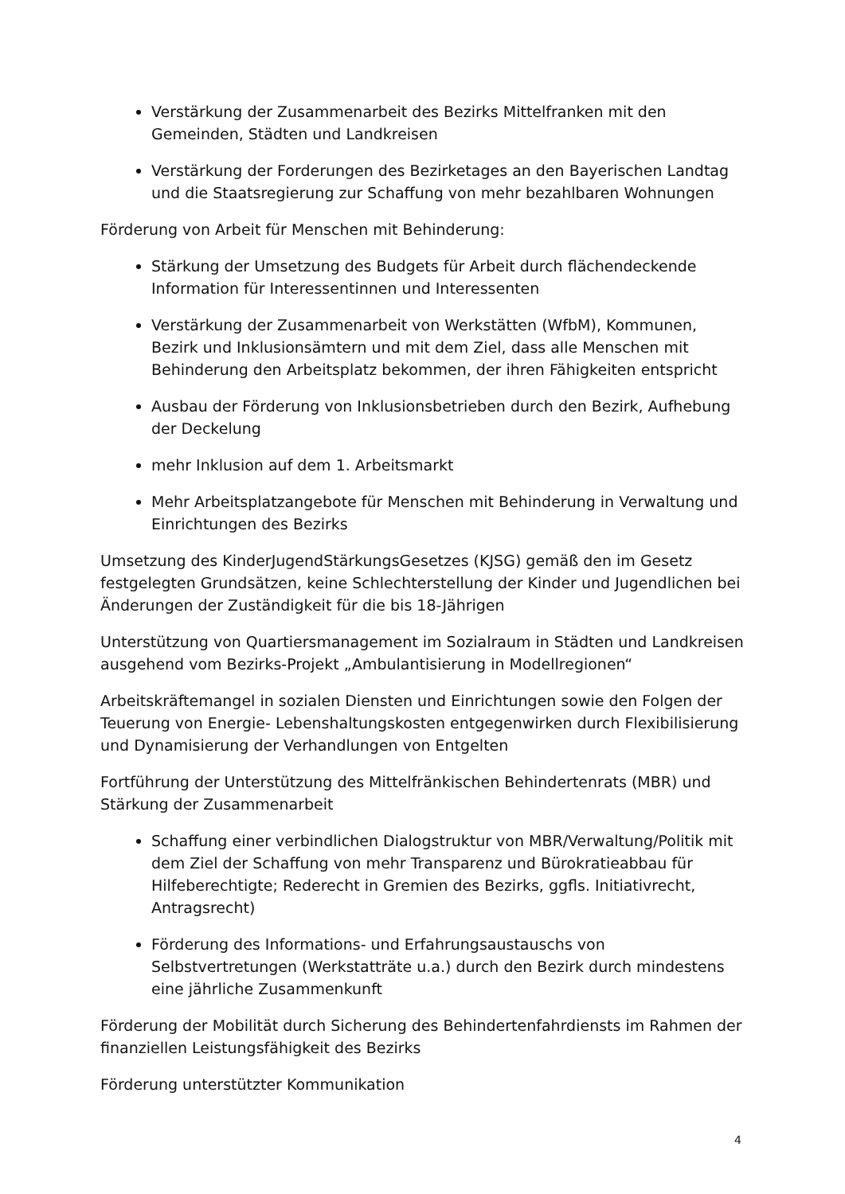Verstärkung der Zusammenarbeit des Bezirks Mittelfranken mit den Gemeinden, Städten und Landkreisen
Verstärkung der Forderungen des Bezirketages an den Bayerischen Landtag und die Staatsregierung zur Schaffung von mehr bezahlbaren Wohnungen
Förderung von Arbeit für Menschen mit Behinderung:
Stärkung der Umsetzung des Budgets für Arbeit durch flächendeckende Information für Interessentinnen und Interessenten
Verstärkung der Zusammenarbeit von Werkstätten (WfbM), Kommunen, Bezirk und Inklusionsämtern und mit dem Ziel, dass alle Menschen mit Behinderung den Arbeitsplatz bekommen, der ihren Fähigkeiten entspricht
Ausbau der Förderung von Inklusionsbetrieben durch den Bezirk, Aufhebung der Deckelung
mehr Inklusion auf dem 1. Arbeitsmarkt
Mehr Arbeitsplatzangebote für Menschen mit Behinderung in Verwaltung und Einrichtungen des Bezirks
Umsetzung des KinderJugendStärkungsGesetzes (KJSG) gemäß den im Gesetz festgelegten Grundsätzen, keine Schlechterstellung der Kinder und Jugendlichen bei Änderungen der Zuständigkeit für die bis 18-Jährigen
Unterstützung von Quartiersmanagement im Sozialraum in Städten und Landkreisen ausgehend vom Bezirks-Projekt „Ambulantisierung in Modellregionen“
Arbeitskräftemangel in sozialen Diensten und Einrichtungen sowie den Folgen der Teuerung von Energie- Lebenshaltungskosten entgegenwirken durch Flexibilisierung und Dynamisierung der Verhandlungen von Entgelten
Fortführung der Unterstützung des Mittelfränkischen Behindertenrats (MBR) und Stärkung der Zusammenarbeit
Schaffung einer verbindlichen Dialogstruktur von MBR/Verwaltung/Politik mit dem Ziel der Schaffung von mehr Transparenz und Bürokratieabbau für Hilfeberechtigte; Rederecht in Gremien des Bezirks, ggfls. Initiativrecht, Antragsrecht)
Förderung des Informations- und Erfahrungsaustauschs von Selbstvertretungen (Werkstatträte u.a.) durch den Bezirk durch mindestens eine jährliche Zusammenkunft
Förderung der Mobilität durch Sicherung des Behindertenfahrdiensts im Rahmen der finanziellen Leistungsfähigkeit des Bezirks
Förderung unterstützter Kommunikation
4